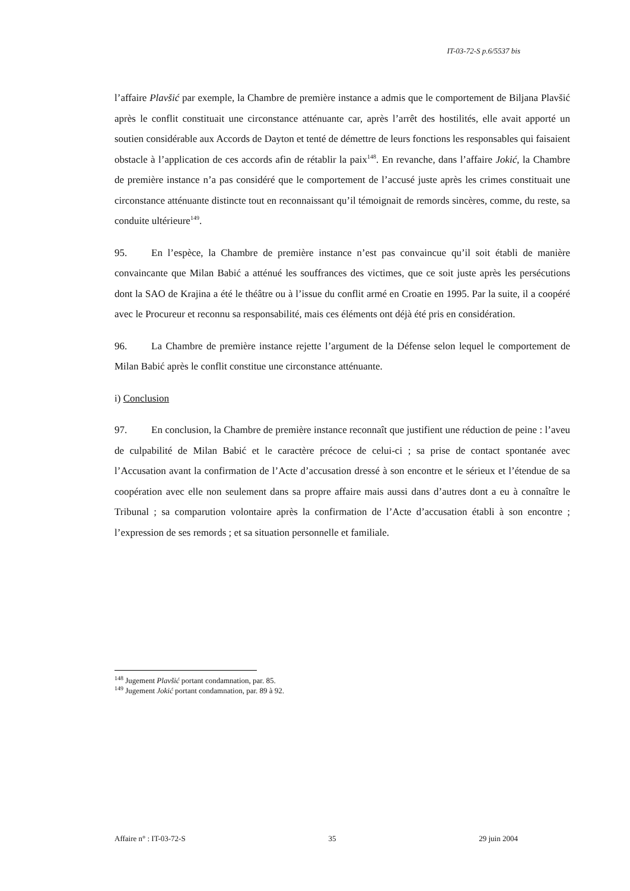IT-03-72-S p.6/5537 bis
l’affaire Plavšić par exemple, la Chambre de première instance a admis que le comportement de Biljana Plavšić après le conflit constituait une circonstance atténuante car, après l’arrêt des hostilités, elle avait apporté un soutien considérable aux Accords de Dayton et tenté de démettre de leurs fonctions les responsables qui faisaient obstacle à l’application de ces accords afin de rétablir la paix<sup>148</sup>. En revanche, dans l’affaire Jokić, la Chambre de première instance n’a pas considéré que le comportement de l’accusé juste après les crimes constituait une circonstance atténuante distincte tout en reconnaissant qu’il témoignait de remords sincères, comme, du reste, sa conduite ultérieure<sup>149</sup>.
95. En l’espèce, la Chambre de première instance n’est pas convaincue qu’il soit établi de manière convaincante que Milan Babić a atténué les souffrances des victimes, que ce soit juste après les persécutions dont la SAO de Krajina a été le théâtre ou à l’issue du conflit armé en Croatie en 1995. Par la suite, il a coopéré avec le Procureur et reconnu sa responsabilité, mais ces éléments ont déjà été pris en considération.
96. La Chambre de première instance rejette l’argument de la Défense selon lequel le comportement de Milan Babić après le conflit constitue une circonstance atténuante.
i) Conclusion
97. En conclusion, la Chambre de première instance reconnaît que justifient une réduction de peine : l’aveu de culpabilité de Milan Babić et le caractère précoce de celui-ci ; sa prise de contact spontanée avec l’Accusation avant la confirmation de l’Acte d’accusation dressé à son encontre et le sérieux et l’étendue de sa coopération avec elle non seulement dans sa propre affaire mais aussi dans d’autres dont a eu à connaître le Tribunal ; sa comparution volontaire après la confirmation de l’Acte d’accusation établi à son encontre ; l’expression de ses remords ; et sa situation personnelle et familiale.
<sup>148</sup> Jugement Plavšić portant condamnation, par. 85.
<sup>149</sup> Jugement Jokić portant condamnation, par. 89 à 92.
Affaire n° : IT-03-72-S 35 29 juin 2004